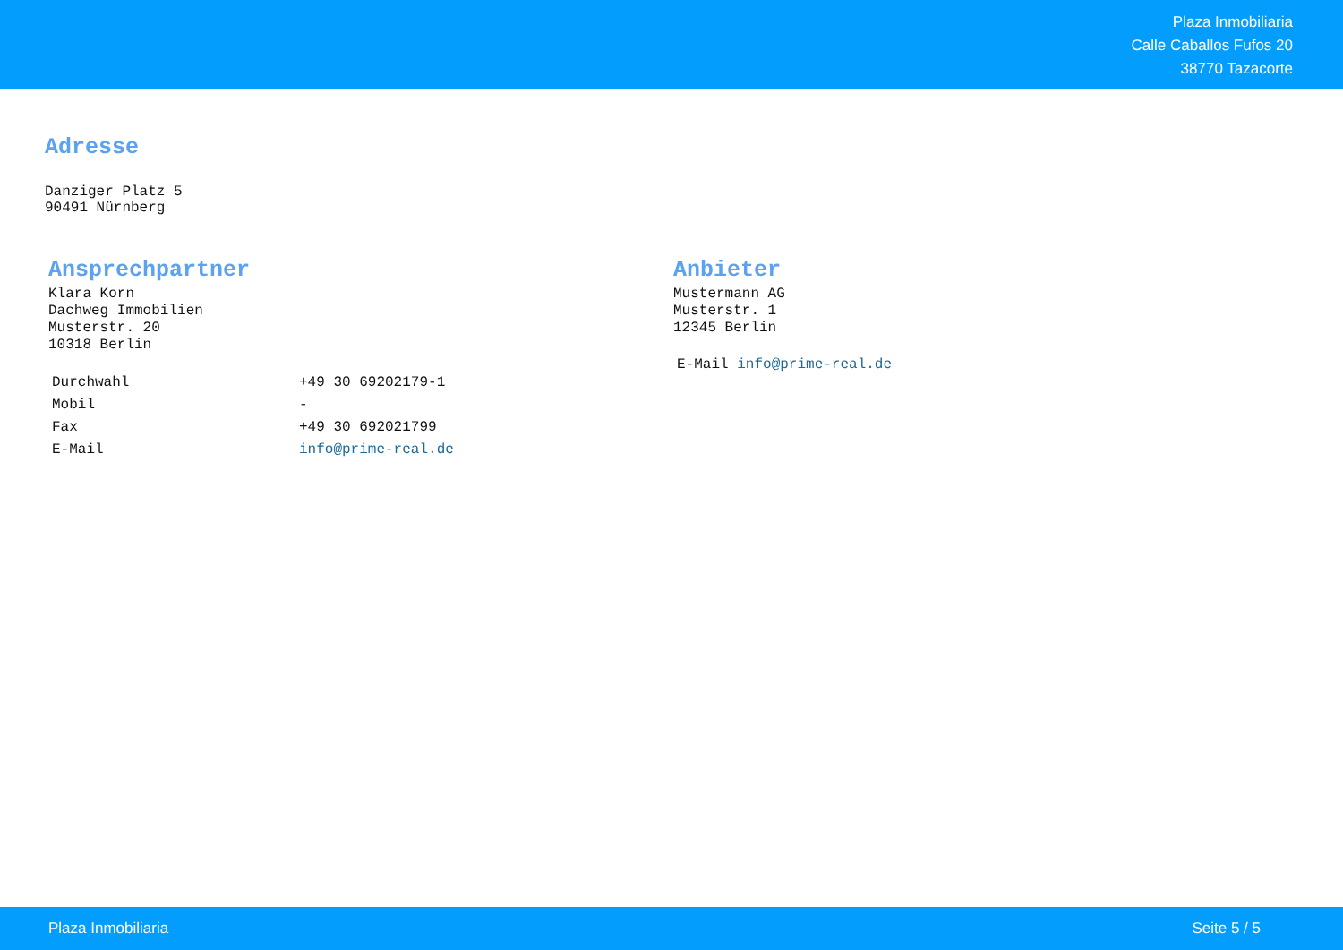Plaza Inmobiliaria
Calle Caballos Fufos 20
38770 Tazacorte
Adresse
Danziger Platz 5
90491 Nürnberg
Ansprechpartner
Klara Korn
Dachweg Immobilien
Musterstr. 20
10318 Berlin
| Durchwahl | +49 30 69202179-1 |
| Mobil | - |
| Fax | +49 30 692021799 |
| E-Mail | info@prime-real.de |
Anbieter
Mustermann AG
Musterstr. 1
12345 Berlin
E-Mail info@prime-real.de
Plaza Inmobiliaria Seite 5 / 5